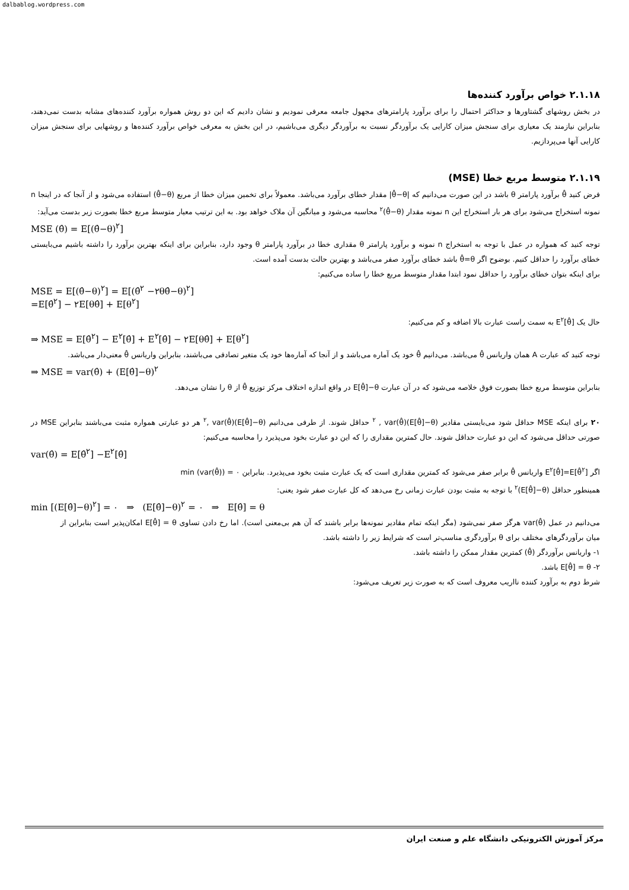dalbablog.wordpress.com
۲.۱.۱۸ خواص برآورد کننده‌ها
در بخش روشهای گشتاورها و حداکثر احتمال را برای برآورد پارامترهای مجهول جامعه معرفی نمودیم و نشان دادیم که این دو روش همواره برآورد کننده‌های مشابه بدست نمی‌دهند، بنابراین نیازمند یک معیاری برای سنجش میزان کارایی یک برآوردگر نسبت به برآوردگر دیگری می‌باشیم، در این بخش به معرفی خواص برآورد کننده‌ها و روشهایی برای سنجش میزان کارایی آنها می‌پردازیم.
۲.۱.۱۹ متوسط مربع خطا (MSE)
فرض کنید θ̂ برآورد پارامتر θ باشد در این صورت می‌دانیم که |θ̂−θ| مقدار خطای برآورد می‌باشد. معمولاً برای تخمین میزان خطا از مربع (θ̂−θ) استفاده می‌شود و از آنجا که در اینجا n نمونه استخراج می‌شود برای هر بار استخراج این n نمونه مقدار (θ̂−θ)<sup>۲</sup> محاسبه می‌شود و میانگین آن ملاک خواهد بود. به این ترتیب معیار متوسط مربع خطا بصورت زیر بدست می‌آید:
MSE (θ̂) = E[(θ̂−θ)<sup>۲</sup>]
توجه کنید که همواره در عمل با توجه به استخراج n نمونه و برآورد پارامتر θ مقداری خطا در برآورد پارامتر θ وجود دارد، بنابراین برای اینکه بهترین برآورد را داشته باشیم می‌بایستی خطای برآورد را حداقل کنیم. بوضوح اگر θ̂=θ باشد خطای برآورد صفر می‌باشد و بهترین حالت بدست آمده است.
برای اینکه بتوان خطای برآورد را حداقل نمود ابتدا مقدار متوسط مربع خطا را ساده می‌کنیم:
MSE = E[(θ̂−θ)<sup>۲</sup>] = E[(θ̂<sup>۲</sup> −۲θθ̂−θ)<sup>۲</sup>]
=E[θ̂<sup>۲</sup>] − ۲E[θθ̂] + E[θ<sup>۲</sup>]
حال یک E<sup>۲</sup>[θ̂] به سمت راست عبارت بالا اضافه و کم می‌کنیم:
⇒ MSE = E[θ̂<sup>۲</sup>] − E<sup>۲</sup>[θ̂] + E<sup>۲</sup>[θ̂] − ۲E[θθ̂] + E[θ<sup>۲</sup>]
توجه کنید که عبارت A همان واریانس θ̂ می‌باشد. می‌دانیم θ̂ خود یک آماره می‌باشد و از آنجا که آماره‌ها خود یک متغیر تصادفی می‌باشند، بنابراین واریانس θ̂ معنی‌دار می‌باشد.
⇒ MSE = var(θ̂) + (E[θ̂]−θ)<sup>۲</sup>
بنابراین متوسط مربع خطا بصورت فوق خلاصه می‌شود که در آن عبارت E[θ̂]−θ در واقع اندازه اختلاف مرکز توزیع θ̂ از θ را نشان می‌دهد.
۲۰ برای اینکه MSE حداقل شود می‌بایستی مقادیر (E[θ̂]−θ)<sup>۲</sup> , var(θ̂) حداقل شوند. از طرفی می‌دانیم (E[θ̂]−θ)<sup>۲</sup>, var(θ̂) هر دو عبارتی همواره مثبت می‌باشند بنابراین MSE در صورتی حداقل می‌شود که این دو عبارت حداقل شوند. حال کمترین مقداری را که این دو عبارت بخود می‌پذیرد را محاسبه می‌کنیم:
var(θ̂) = E[θ̂<sup>۲</sup>] −E<sup>۲</sup>[θ̂]
اگر E<sup>۲</sup>[θ̂]=E[θ̂<sup>۲</sup>] واریانس θ̂ برابر صفر می‌شود که کمترین مقداری است که یک عبارت مثبت بخود می‌پذیرد. بنابراین min (var(θ̂)) = ۰
همینطور حداقل (E[θ̂]−θ)<sup>۲</sup> با توجه به مثبت بودن عبارت زمانی رخ می‌دهد که کل عبارت صفر شود یعنی:
min [(E[θ̂]−θ)<sup>۲</sup>] = ۰ ⇒ (E[θ̂]−θ)<sup>۲</sup> = ۰ ⇒ E[θ̂] = θ
می‌دانیم در عمل var(θ̂) هرگز صفر نمی‌شود (مگر اینکه تمام مقادیر نمونه‌ها برابر باشند که آن هم بی‌معنی است). اما رخ دادن تساوی E[θ̂] = θ امکان‌پذیر است بنابراین از میان برآوردگرهای مختلف برای θ برآوردگری مناسب‌تر است که شرایط زیر را داشته باشد.
۱- واریانس برآوردگر (θ̂) کمترین مقدار ممکن را داشته باشد.
۲- E[θ̂] = θ باشد.
شرط دوم به برآورد کننده نااریب معروف است که به صورت زیر تعریف می‌شود:
مرکز آموزش الکترونیکی دانشگاه علم و صنعت ایران